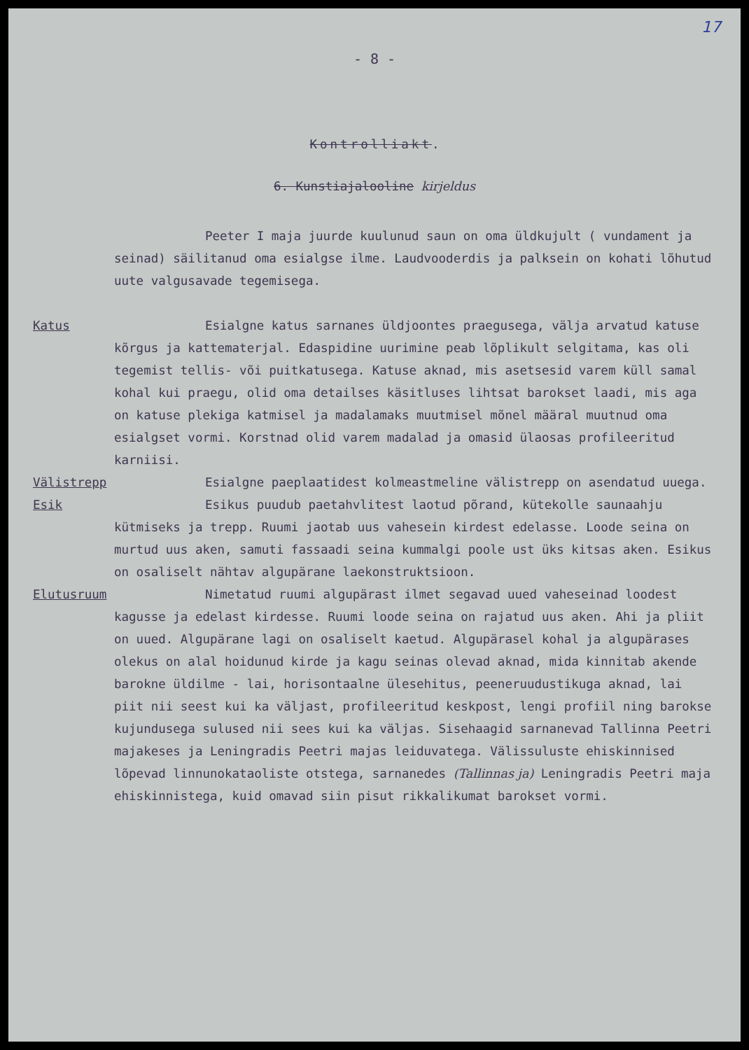17
- 8 -
Kontrolliakt.
6. Kunstiajalooline kirjeldus
Peeter I maja juurde kuulunud saun on oma üldkujult ( vundament ja seinad) säilitanud oma esialgse ilme. Laudvooderdis ja palksein on kohati lõhutud uute valgusavade tegemisega.
Katus Esialgne katus sarnanes üldjoontes praegusega, välja arvatud katuse kõrgus ja kattematerjal. Edaspidine uurimine peab lõplikult selgitama, kas oli tegemist tellis- või puitkatusega. Katuse aknad, mis asetsesid varem küll samal kohal kui praegu, olid oma detailses käsitluses lihtsat barokset laadi, mis aga on katuse plekiga katmisel ja madalamaks muutmisel mõnel määral muutnud oma esialgset vormi. Korstnad olid varem madalad ja omasid ülaosas profileeritud karniisi.
Välistrepp Esialgne paeplaatidest kolmeastmeline välistrepp on asendatud uuega.
Esik Esikus puudub paetahvlitest laotud põrand, kütekolle saunaahju kütmiseks ja trepp. Ruumi jaotab uus vahesein kirdest edelasse. Loode seina on murtud uus aken, samuti fassaadi seina kummalgi poole ust üks kitsas aken. Esikus on osaliselt nähtav algupärane laekonstruktsioon.
Elutusruum Nimetatud ruumi algupärast ilmet segavad uued vaheseinad loodest kagusse ja edelast kirdesse. Ruumi loode seina on rajatud uus aken. Ahi ja pliit on uued. Algupärane lagi on osaliselt kaetud. Algupärasel kohal ja algupärases olekus on alal hoidunud kirde ja kagu seinas olevad aknad, mida kinnitab akende barokne üldilme - lai, horisontaalne ülesehitus, peeneruudustikuga aknad, lai piit nii seest kui ka väljast, profileeritud keskpost, lengi profiil ning barokse kujundusega sulused nii sees kui ka väljas. Sisehaagid sarnanevad Tallinna Peetri majakeses ja Leningradis Peetri majas leiduvatega. Välissuluste ehiskinnised lõpevad linnunokataoliste otstega, sarnanedes (Tallinnas ja) Leningradis Peetri maja ehiskinnistega, kuid omavad siin pisut rikkalikumat barokset vormi.